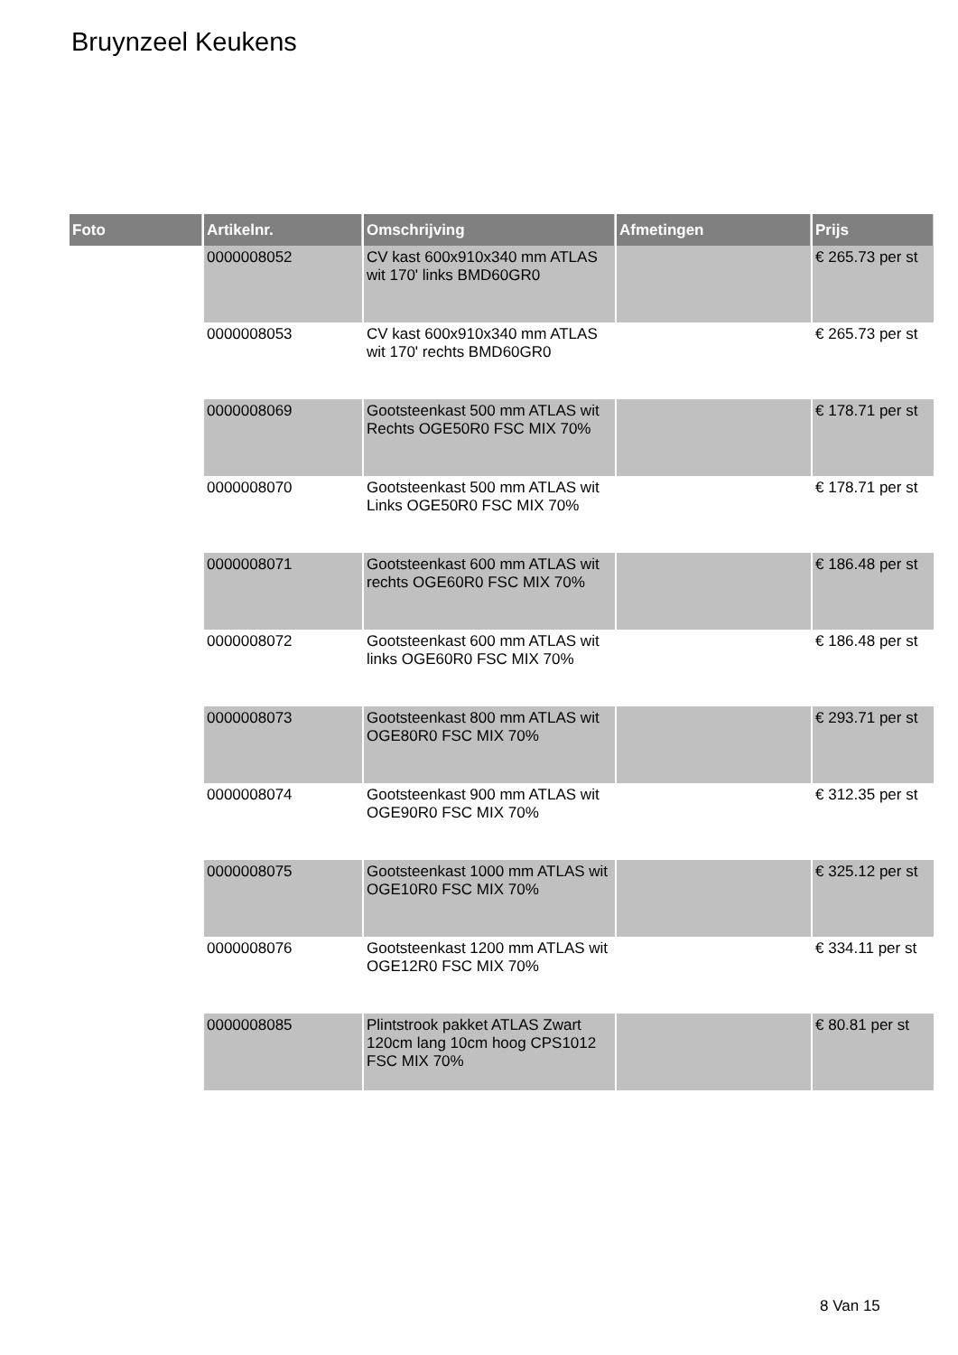Bruynzeel Keukens
| Foto | Artikelnr. | Omschrijving | Afmetingen | Prijs |
| --- | --- | --- | --- | --- |
| | 0000008052 | CV kast 600x910x340 mm ATLAS wit 170' links BMD60GR0 | | € 265.73 per st |
| | 0000008053 | CV kast 600x910x340 mm ATLAS wit 170' rechts BMD60GR0 | | € 265.73 per st |
| | 0000008069 | Gootsteenkast 500 mm ATLAS wit Rechts OGE50R0 FSC MIX 70% | | € 178.71 per st |
| | 0000008070 | Gootsteenkast 500 mm ATLAS wit Links OGE50R0 FSC MIX 70% | | € 178.71 per st |
| | 0000008071 | Gootsteenkast 600 mm ATLAS wit rechts OGE60R0 FSC MIX 70% | | € 186.48 per st |
| | 0000008072 | Gootsteenkast 600 mm ATLAS wit links OGE60R0 FSC MIX 70% | | € 186.48 per st |
| | 0000008073 | Gootsteenkast 800 mm ATLAS wit OGE80R0 FSC MIX 70% | | € 293.71 per st |
| | 0000008074 | Gootsteenkast 900 mm ATLAS wit OGE90R0 FSC MIX 70% | | € 312.35 per st |
| | 0000008075 | Gootsteenkast 1000 mm ATLAS wit OGE10R0 FSC MIX 70% | | € 325.12 per st |
| | 0000008076 | Gootsteenkast 1200 mm ATLAS wit OGE12R0 FSC MIX 70% | | € 334.11 per st |
| | 0000008085 | Plintstrook pakket ATLAS Zwart 120cm lang 10cm hoog CPS1012 FSC MIX 70% | | € 80.81 per st |
8 Van 15